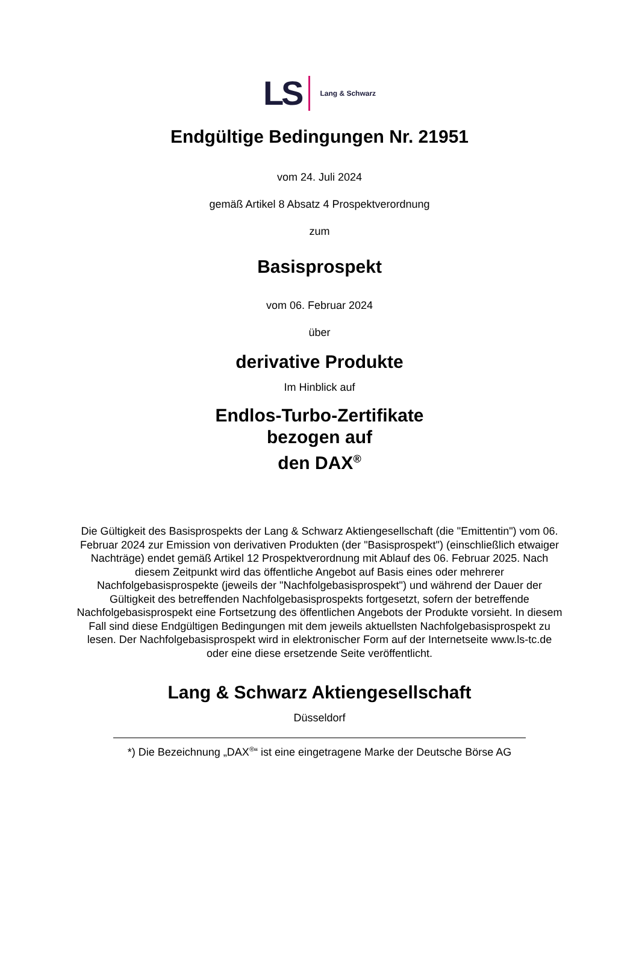LS Lang & Schwarz
Endgültige Bedingungen Nr. 21951
vom 24. Juli 2024
gemäß Artikel 8 Absatz 4 Prospektverordnung
zum
Basisprospekt
vom 06. Februar 2024
über
derivative Produkte
Im Hinblick auf
Endlos-Turbo-Zertifikate
bezogen auf
den DAX<sup>®</sup>
Die Gültigkeit des Basisprospekts der Lang & Schwarz Aktiengesellschaft (die "Emittentin") vom 06. Februar 2024 zur Emission von derivativen Produkten (der "Basisprospekt") (einschließlich etwaiger Nachträge) endet gemäß Artikel 12 Prospektverordnung mit Ablauf des 06. Februar 2025. Nach diesem Zeitpunkt wird das öffentliche Angebot auf Basis eines oder mehrerer Nachfolgebasisprospekte (jeweils der "Nachfolgebasisprospekt") und während der Dauer der Gültigkeit des betreffenden Nachfolgebasisprospekts fortgesetzt, sofern der betreffende Nachfolgebasisprospekt eine Fortsetzung des öffentlichen Angebots der Produkte vorsieht. In diesem Fall sind diese Endgültigen Bedingungen mit dem jeweils aktuellsten Nachfolgebasisprospekt zu lesen. Der Nachfolgebasisprospekt wird in elektronischer Form auf der Internetseite www.ls-tc.de oder eine diese ersetzende Seite veröffentlicht.
Lang & Schwarz Aktiengesellschaft
Düsseldorf
*) Die Bezeichnung „DAX<sup>®</sup>“ ist eine eingetragene Marke der Deutsche Börse AG